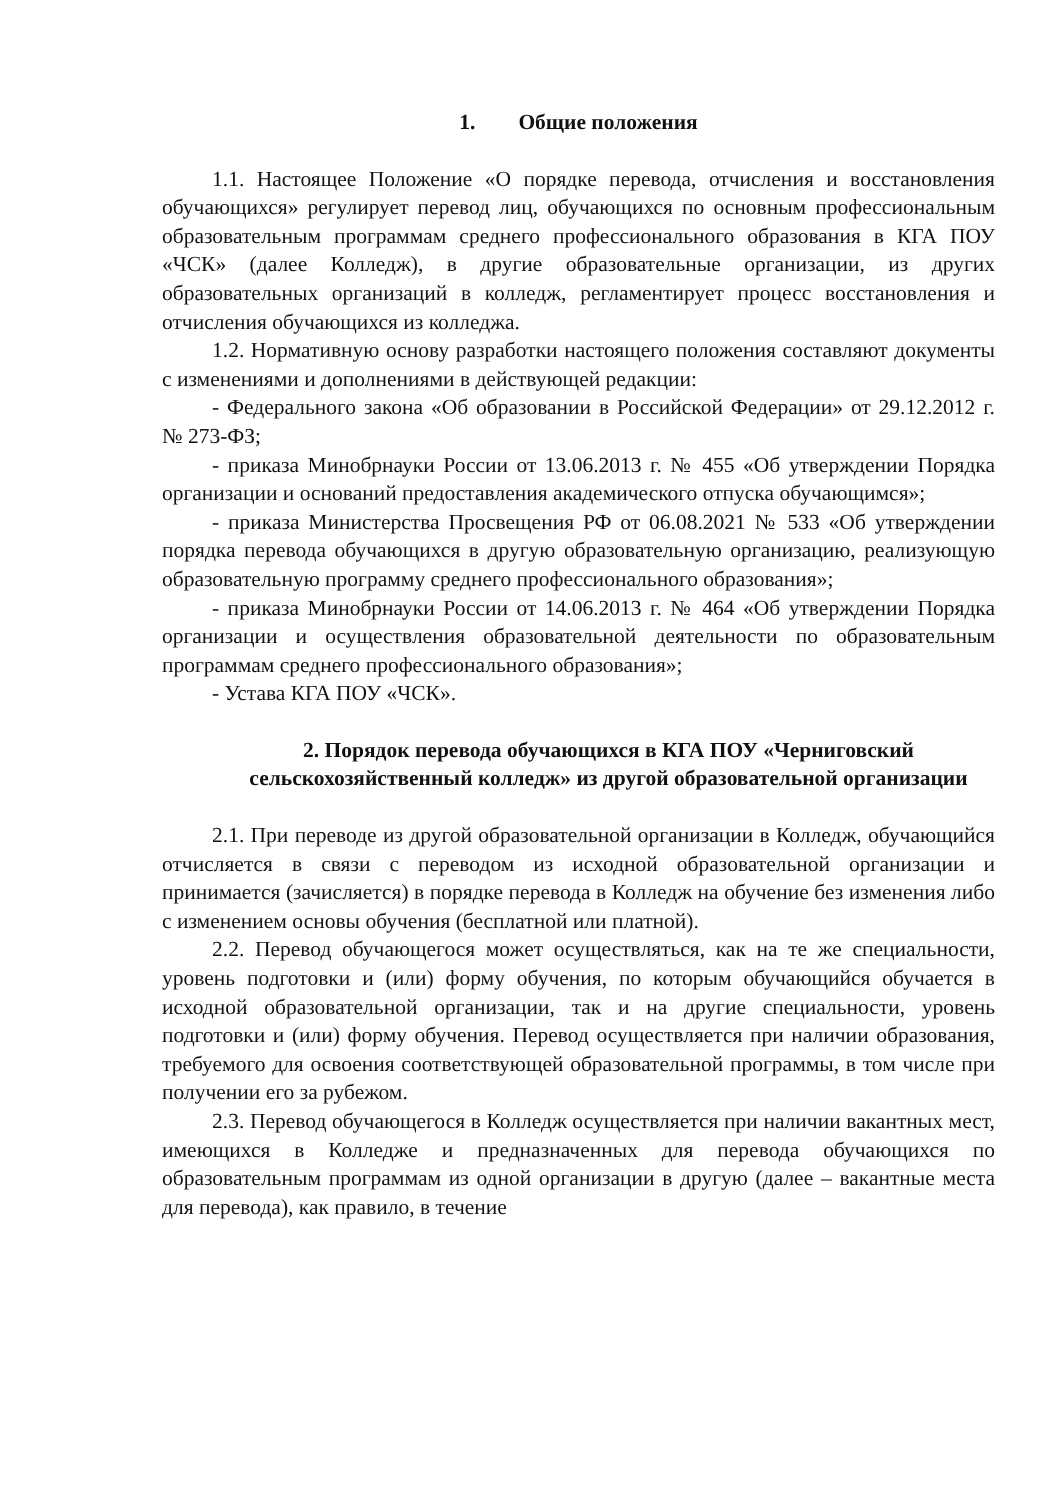1. Общие положения
1.1. Настоящее Положение «О порядке перевода, отчисления и восстановления обучающихся» регулирует перевод лиц, обучающихся по основным профессиональным образовательным программам среднего профессионального образования в КГА ПОУ «ЧСК» (далее Колледж), в другие образовательные организации, из других образовательных организаций в колледж, регламентирует процесс восстановления и отчисления обучающихся из колледжа.
1.2. Нормативную основу разработки настоящего положения составляют документы с изменениями и дополнениями в действующей редакции:
- Федерального закона «Об образовании в Российской Федерации» от 29.12.2012 г. № 273-ФЗ;
- приказа Минобрнауки России от 13.06.2013 г. № 455 «Об утверждении Порядка организации и оснований предоставления академического отпуска обучающимся»;
- приказа Министерства Просвещения РФ от 06.08.2021 № 533 «Об утверждении порядка перевода обучающихся в другую образовательную организацию, реализующую образовательную программу среднего профессионального образования»;
- приказа Минобрнауки России от 14.06.2013 г. № 464 «Об утверждении Порядка организации и осуществления образовательной деятельности по образовательным программам среднего профессионального образования»;
- Устава КГА ПОУ «ЧСК».
2. Порядок перевода обучающихся в КГА ПОУ «Черниговский сельскохозяйственный колледж» из другой образовательной организации
2.1. При переводе из другой образовательной организации в Колледж, обучающийся отчисляется в связи с переводом из исходной образовательной организации и принимается (зачисляется) в порядке перевода в Колледж на обучение без изменения либо с изменением основы обучения (бесплатной или платной).
2.2. Перевод обучающегося может осуществляться, как на те же специальности, уровень подготовки и (или) форму обучения, по которым обучающийся обучается в исходной образовательной организации, так и на другие специальности, уровень подготовки и (или) форму обучения. Перевод осуществляется при наличии образования, требуемого для освоения соответствующей образовательной программы, в том числе при получении его за рубежом.
2.3. Перевод обучающегося в Колледж осуществляется при наличии вакантных мест, имеющихся в Колледже и предназначенных для перевода обучающихся по образовательным программам из одной организации в другую (далее – вакантные места для перевода), как правило, в течение